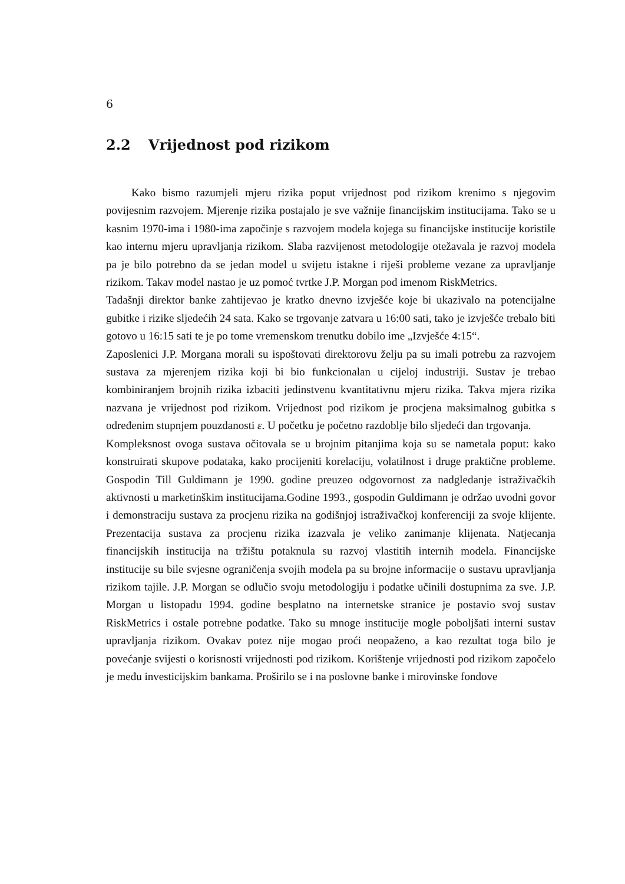6
2.2 Vrijednost pod rizikom
Kako bismo razumjeli mjeru rizika poput vrijednost pod rizikom krenimo s njegovim povijesnim razvojem. Mjerenje rizika postajalo je sve važnije financijskim institucijama. Tako se u kasnim 1970-ima i 1980-ima započinje s razvojem modela kojega su financijske institucije koristile kao internu mjeru upravljanja rizikom. Slaba razvijenost metodologije otežavala je razvoj modela pa je bilo potrebno da se jedan model u svijetu istakne i riješi probleme vezane za upravljanje rizikom. Takav model nastao je uz pomoć tvrtke J.P. Morgan pod imenom RiskMetrics.
Tadašnji direktor banke zahtijevao je kratko dnevno izvješće koje bi ukazivalo na potencijalne gubitke i rizike sljedećih 24 sata. Kako se trgovanje zatvara u 16:00 sati, tako je izvješće trebalo biti gotovo u 16:15 sati te je po tome vremenskom trenutku dobilo ime „Izvješće 4:15“.
Zaposlenici J.P. Morgana morali su ispoštovati direktorovu želju pa su imali potrebu za razvojem sustava za mjerenjem rizika koji bi bio funkcionalan u cijeloj industriji. Sustav je trebao kombiniranjem brojnih rizika izbaciti jedinstvenu kvantitativnu mjeru rizika. Takva mjera rizika nazvana je vrijednost pod rizikom. Vrijednost pod rizikom je procjena maksimalnog gubitka s određenim stupnjem pouzdanosti ε. U početku je početno razdoblje bilo sljedeći dan trgovanja.
Kompleksnost ovoga sustava očitovala se u brojnim pitanjima koja su se nametala poput: kako konstruirati skupove podataka, kako procijeniti korelaciju, volatilnost i druge praktične probleme. Gospodin Till Guldimann je 1990. godine preuzeo odgovornost za nadgledanje istraživačkih aktivnosti u marketinškim institucijama.Godine 1993., gospodin Guldimann je održao uvodni govor i demonstraciju sustava za procjenu rizika na godišnjoj istraživačkoj konferenciji za svoje klijente. Prezentacija sustava za procjenu rizika izazvala je veliko zanimanje klijenata. Natjecanja financijskih institucija na tržištu potaknula su razvoj vlastitih internih modela. Financijske institucije su bile svjesne ograničenja svojih modela pa su brojne informacije o sustavu upravljanja rizikom tajile. J.P. Morgan se odlučio svoju metodologiju i podatke učinili dostupnima za sve. J.P. Morgan u listopadu 1994. godine besplatno na internetske stranice je postavio svoj sustav RiskMetrics i ostale potrebne podatke. Tako su mnoge institucije mogle poboljšati interni sustav upravljanja rizikom. Ovakav potez nije mogao proći neopaženo, a kao rezultat toga bilo je povećanje svijesti o korisnosti vrijednosti pod rizikom. Korištenje vrijednosti pod rizikom započelo je među investicijskim bankama. Proširilo se i na poslovne banke i mirovinske fondove